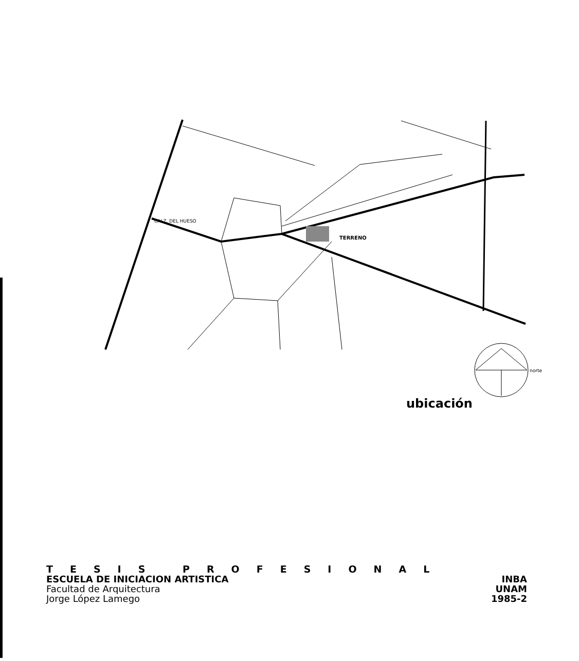TERRENO
CALZ. DEL HUESO
norte
ubicación
TESIS PROFESIONAL
ESCUELA DE INICIACION ARTISTICA
INBA
Facultad de Arquitectura
Jorge López Lamego
UNAM
1985-2